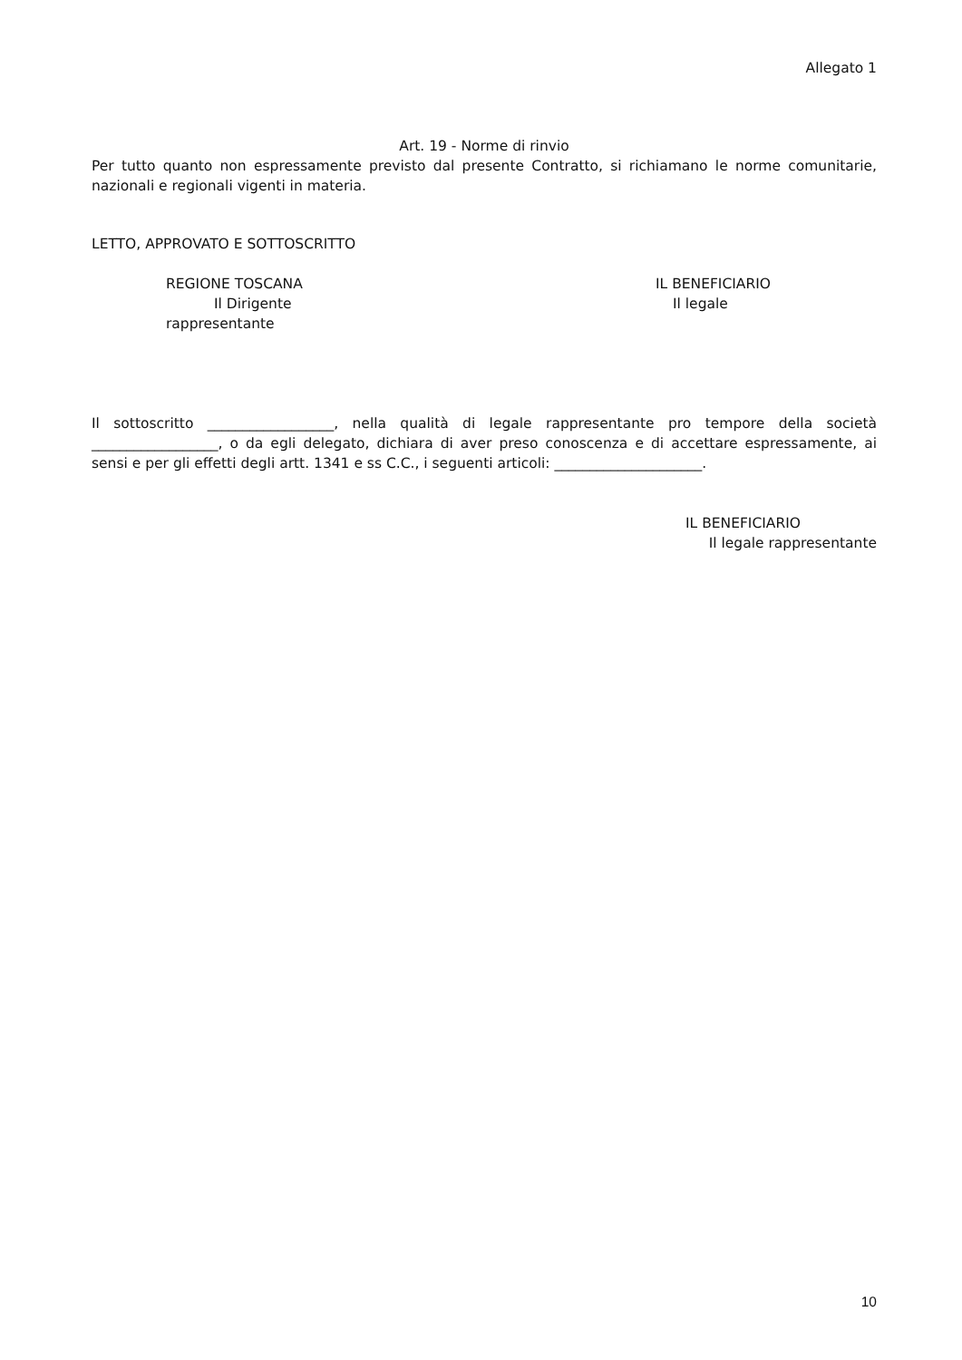Allegato 1
Art. 19 - Norme di rinvio
Per tutto quanto non espressamente previsto dal presente Contratto, si richiamano le norme comunitarie, nazionali e regionali vigenti in materia.
LETTO, APPROVATO E SOTTOSCRITTO
REGIONE TOSCANA IL BENEFICIARIO
Il Dirigente Il legale
rappresentante
Il sottoscritto __________________, nella qualità di legale rappresentante pro tempore della società __________________, o da egli delegato, dichiara di aver preso conoscenza e di accettare espressamente, ai sensi e per gli effetti degli artt. 1341 e ss C.C., i seguenti articoli: _____________________.
IL BENEFICIARIO
Il legale rappresentante
10